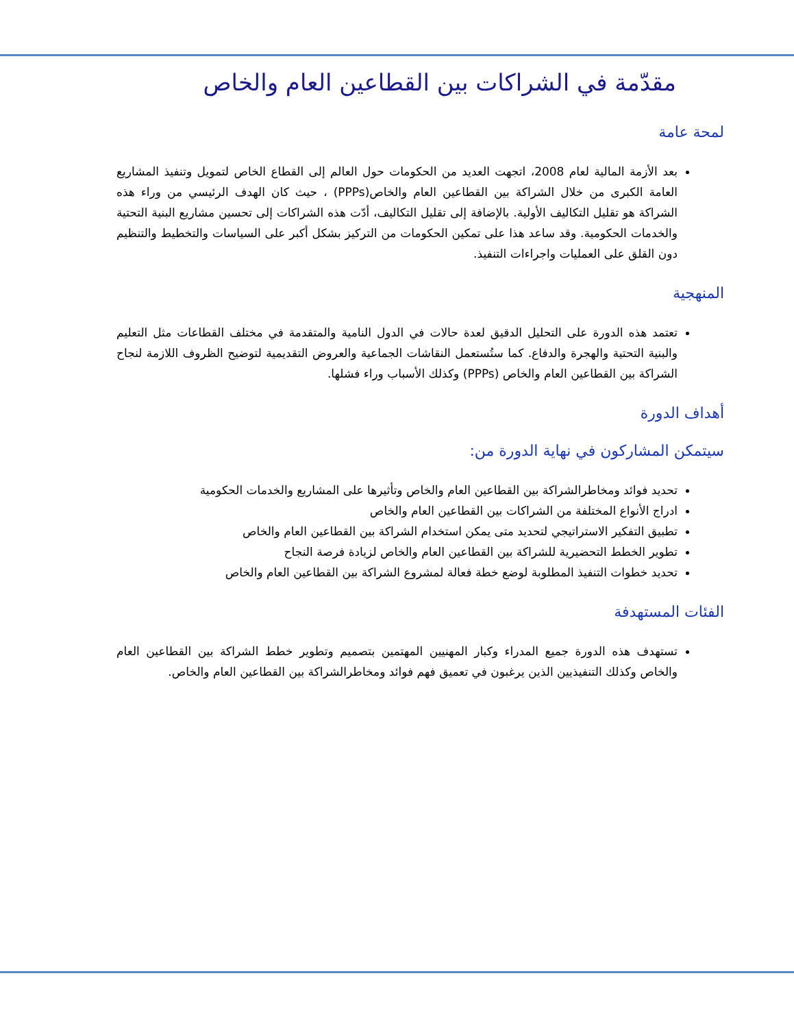مقدّمة في الشراكات بين القطاعين العام والخاص
لمحة عامة
بعد الأزمة المالية لعام 2008، اتجهت العديد من الحكومات حول العالم إلى القطاع الخاص لتمويل وتنفيذ المشاريع العامة الكبرى من خلال الشراكة بين القطاعين العام والخاص(PPPs) ، حيث كان الهدف الرئيسي من وراء هذه الشراكة هو تقليل التكاليف الأولية. بالإضافة إلى تقليل التكاليف، أدّت هذه الشراكات إلى تحسين مشاريع البنية التحتية والخدمات الحكومية. وقد ساعد هذا على تمكين الحكومات من التركيز بشكل أكبر على السياسات والتخطيط والتنظيم دون القلق على العمليات واجراءات التنفيذ.
المنهجية
تعتمد هذه الدورة على التحليل الدقيق لعدة حالات في الدول النامية والمتقدمة في مختلف القطاعات مثل التعليم والبنية التحتية والهجرة والدفاع. كما ستُستعمل النقاشات الجماعية والعروض التقديمية لتوضيح الظروف اللازمة لنجاح الشراكة بين القطاعين العام والخاص (PPPs) وكذلك الأسباب وراء فشلها.
أهداف الدورة
سيتمكن المشاركون في نهاية الدورة من:
تحديد فوائد ومخاطرالشراكة بين القطاعين العام والخاص وتأثيرها على المشاريع والخدمات الحكومية
ادراج الأنواع المختلفة من الشراكات بين القطاعين العام والخاص
تطبيق التفكير الاستراتيجي لتحديد متى يمكن استخدام الشراكة بين القطاعين العام والخاص
تطوير الخطط التحضيرية للشراكة بين القطاعين العام والخاص لزيادة فرصة النجاح
تحديد خطوات التنفيذ المطلوبة لوضع خطة فعالة لمشروع الشراكة بين القطاعين العام والخاص
الفئات المستهدفة
تستهدف هذه الدورة جميع المدراء وكبار المهنيين المهتمين بتصميم وتطوير خطط الشراكة بين القطاعين العام والخاص وكذلك التنفيذيين الذين يرغبون في تعميق فهم فوائد ومخاطرالشراكة بين القطاعين العام والخاص.